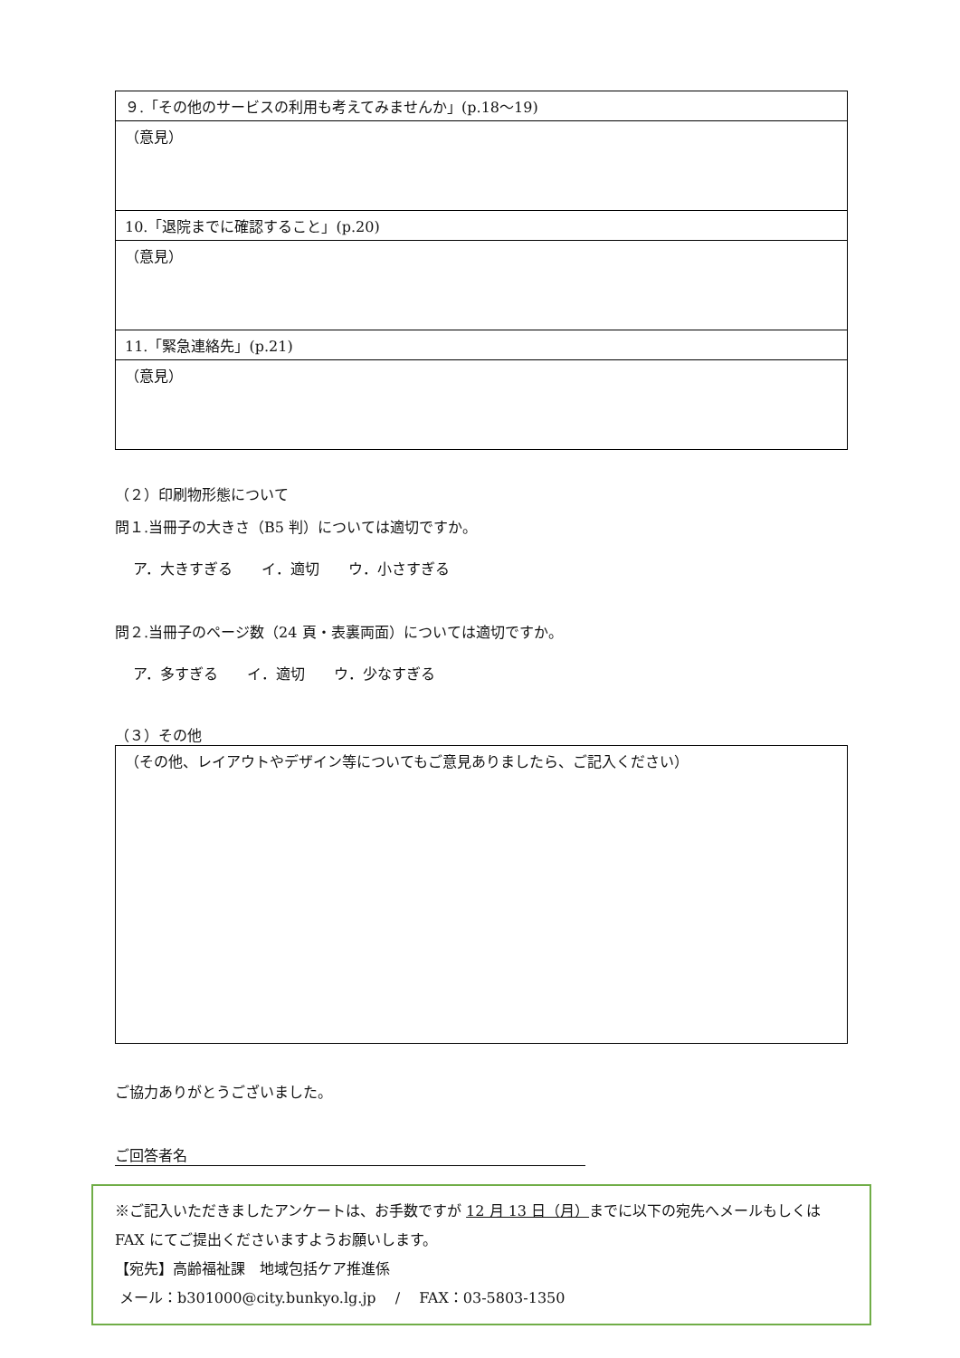| ９.「その他のサービスの利用も考えてみませんか」(p.18～19) |
| （意見） |
| 10.「退院までに確認すること」(p.20) |
| （意見） |
| 11.「緊急連絡先」(p.21) |
| （意見） |
（２）印刷物形態について
問１.当冊子の大きさ（B5 判）については適切ですか。
ア．大きすぎる　　イ．適切　　ウ．小さすぎる
問２.当冊子のページ数（24 頁・表裏両面）については適切ですか。
ア．多すぎる　　イ．適切　　ウ．少なすぎる
（３）その他
| （その他、レイアウトやデザイン等についてもご意見ありましたら、ご記入ください） |
ご協力ありがとうございました。
ご回答者名
※ご記入いただきましたアンケートは、お手数ですが 12 月 13 日（月）までに以下の宛先へメールもしくはFAX にてご提出くださいますようお願いします。
【宛先】高齢福祉課　地域包括ケア推進係
メール：b301000@city.bunkyo.lg.jp　 /　 FAX：03-5803-1350